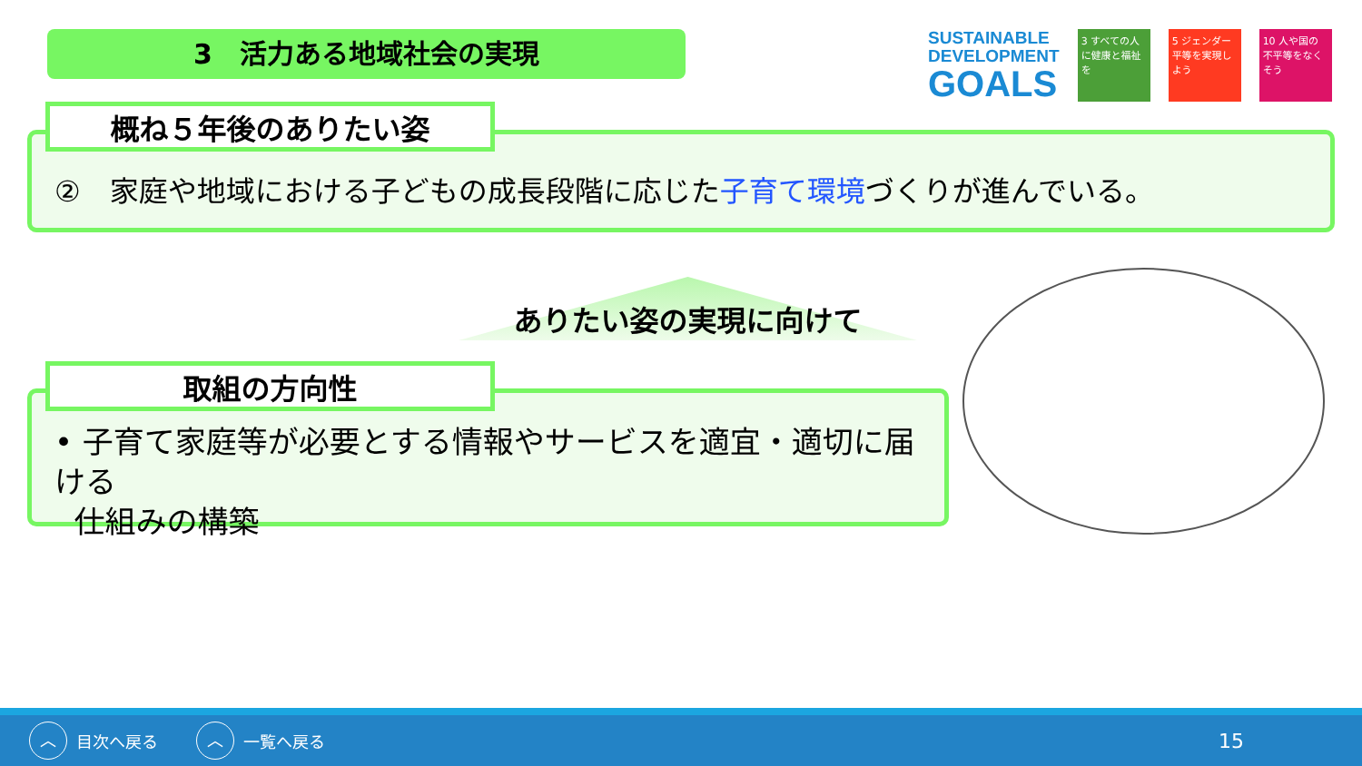3　活力ある地域社会の実現
SUSTAINABLE
DEVELOPMENT
GOALS
3 すべての人に健康と福祉を
5 ジェンダー平等を実現しよう
10 人や国の不平等をなくそう
概ね５年後のありたい姿
②　家庭や地域における子どもの成長段階に応じた子育て環境づくりが進んでいる。
ありたい姿の実現に向けて
取組の方向性
• 子育て家庭等が必要とする情報やサービスを適宜・適切に届ける
仕組みの構築
︿ 目次へ戻る ︿ 一覧へ戻る 15